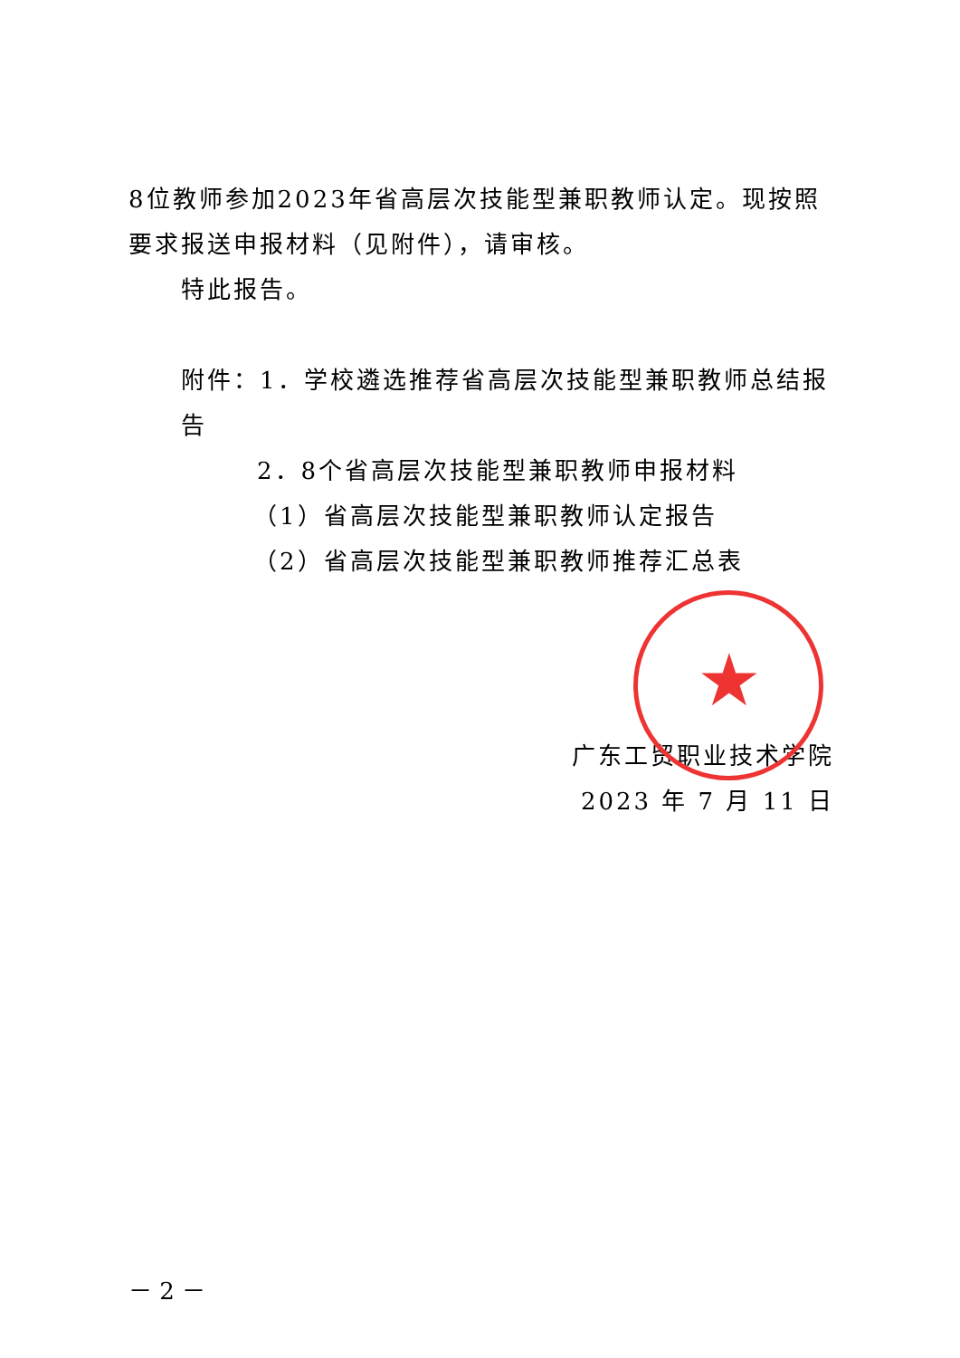8位教师参加2023年省高层次技能型兼职教师认定。现按照要求报送申报材料（见附件），请审核。
特此报告。
附件：1．学校遴选推荐省高层次技能型兼职教师总结报告
2．8个省高层次技能型兼职教师申报材料
（1）省高层次技能型兼职教师认定报告
（2）省高层次技能型兼职教师推荐汇总表
广东工贸职业技术学院
2023 年 7 月 11 日
★
－ 2 －